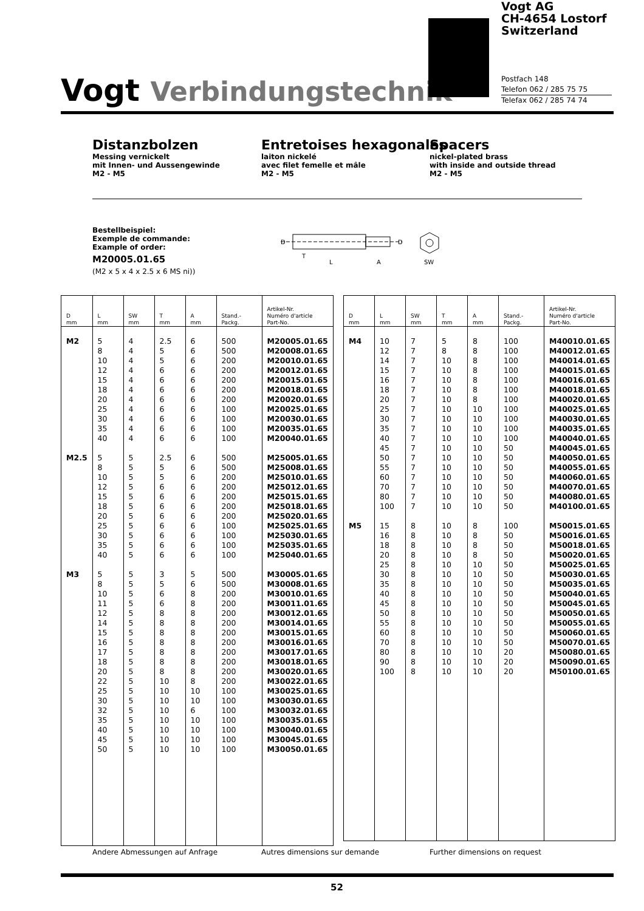Vogt Verbindungstechnik
Vogt AG
CH-4654 Lostorf
Switzerland
Postfach 148
Telefon 062 / 285 75 75
Telefax 062 / 285 74 74
Distanzbolzen
Messing vernickelt
mit Innen- und Aussengewinde
M2 - M5
Entretoises hexagonales
laiton nickelé
avec filet femelle et mâle
M2 - M5
Spacers
nickel-plated brass
with inside and outside thread
M2 - M5
Bestellbeispiel:
Exemple de commande:
Example of order:
M20005.01.65
(M2 x 5 x 4 x 2.5 x 6 MS ni))
D
D
T
L
A
SW
| D mm | L mm | SW mm | T mm | A mm | Stand.-Packg. | Artikel-Nr. Numéro d'article Part-No. |
| --- | --- | --- | --- | --- | --- | --- |
| M2 M2.5 M3 | 5 8 10 12 15 18 20 25 30 35 40 5 8 10 12 15 18 20 25 30 35 40 5 8 10 11 12 14 15 16 17 18 20 22 25 30 32 35 40 45 50 | 4 4 4 4 4 4 4 4 4 4 4 5 5 5 5 5 5 5 5 5 5 5 5 5 5 5 5 5 5 5 5 5 5 5 5 5 5 5 5 5 5 | 2.5 5 5 6 6 6 6 6 6 6 6 2.5 5 5 6 6 6 6 6 6 6 6 3 5 6 6 8 8 8 8 8 8 8 10 10 10 10 10 10 10 10 | 6 6 6 6 6 6 6 6 6 6 6 6 6 6 6 6 6 6 6 6 6 6 5 6 8 8 8 8 8 8 8 8 8 8 10 10 6 10 10 10 10 | 500 500 200 200 200 200 200 100 100 100 100 500 500 200 200 200 200 200 100 100 100 100 500 500 200 200 200 200 200 200 200 200 200 200 100 100 100 100 100 100 100 | M20005.01.65 M20008.01.65 M20010.01.65 M20012.01.65 M20015.01.65 M20018.01.65 M20020.01.65 M20025.01.65 M20030.01.65 M20035.01.65 M20040.01.65 M25005.01.65 M25008.01.65 M25010.01.65 M25012.01.65 M25015.01.65 M25018.01.65 M25020.01.65 M25025.01.65 M25030.01.65 M25035.01.65 M25040.01.65 M30005.01.65 M30008.01.65 M30010.01.65 M30011.01.65 M30012.01.65 M30014.01.65 M30015.01.65 M30016.01.65 M30017.01.65 M30018.01.65 M30020.01.65 M30022.01.65 M30025.01.65 M30030.01.65 M30032.01.65 M30035.01.65 M30040.01.65 M30045.01.65 M30050.01.65 |
| D mm | L mm | SW mm | T mm | A mm | Stand.-Packg. | Artikel-Nr. Numéro d'article Part-No. |
| --- | --- | --- | --- | --- | --- | --- |
| M4 M5 | 10 12 14 15 16 18 20 25 30 35 40 45 50 55 60 70 80 100 15 16 18 20 25 30 35 40 45 50 55 60 70 80 90 100 | 7 7 7 7 7 7 7 7 7 7 7 7 7 7 7 7 7 7 8 8 8 8 8 8 8 8 8 8 8 8 8 8 8 8 | 5 8 10 10 10 10 10 10 10 10 10 10 10 10 10 10 10 10 10 10 10 10 10 10 10 10 10 10 10 10 10 10 10 10 | 8 8 8 8 8 8 8 10 10 10 10 10 10 10 10 10 10 10 8 8 8 8 10 10 10 10 10 10 10 10 10 10 10 10 | 100 100 100 100 100 100 100 100 100 100 100 50 50 50 50 50 50 50 100 50 50 50 50 50 50 50 50 50 50 50 50 20 20 20 | M40010.01.65 M40012.01.65 M40014.01.65 M40015.01.65 M40016.01.65 M40018.01.65 M40020.01.65 M40025.01.65 M40030.01.65 M40035.01.65 M40040.01.65 M40045.01.65 M40050.01.65 M40055.01.65 M40060.01.65 M40070.01.65 M40080.01.65 M40100.01.65 M50015.01.65 M50016.01.65 M50018.01.65 M50020.01.65 M50025.01.65 M50030.01.65 M50035.01.65 M50040.01.65 M50045.01.65 M50050.01.65 M50055.01.65 M50060.01.65 M50070.01.65 M50080.01.65 M50090.01.65 M50100.01.65 |
Andere Abmessungen auf Anfrage Autres dimensions sur demande Further dimensions on request
52